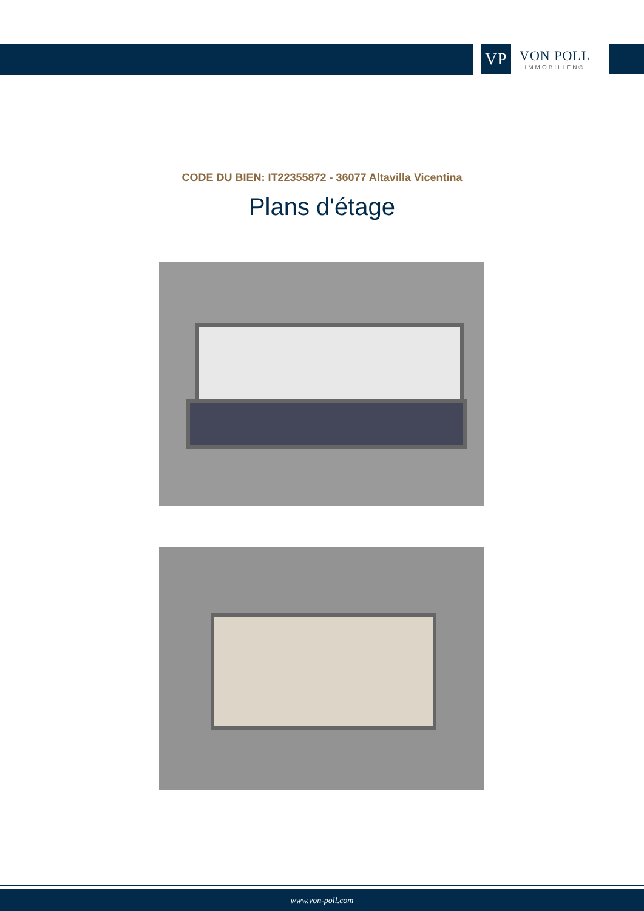VP
VON POLL
IMMOBILIEN®
CODE DU BIEN: IT22355872 - 36077 Altavilla Vicentina
Plans d'étage
www.von-poll.com